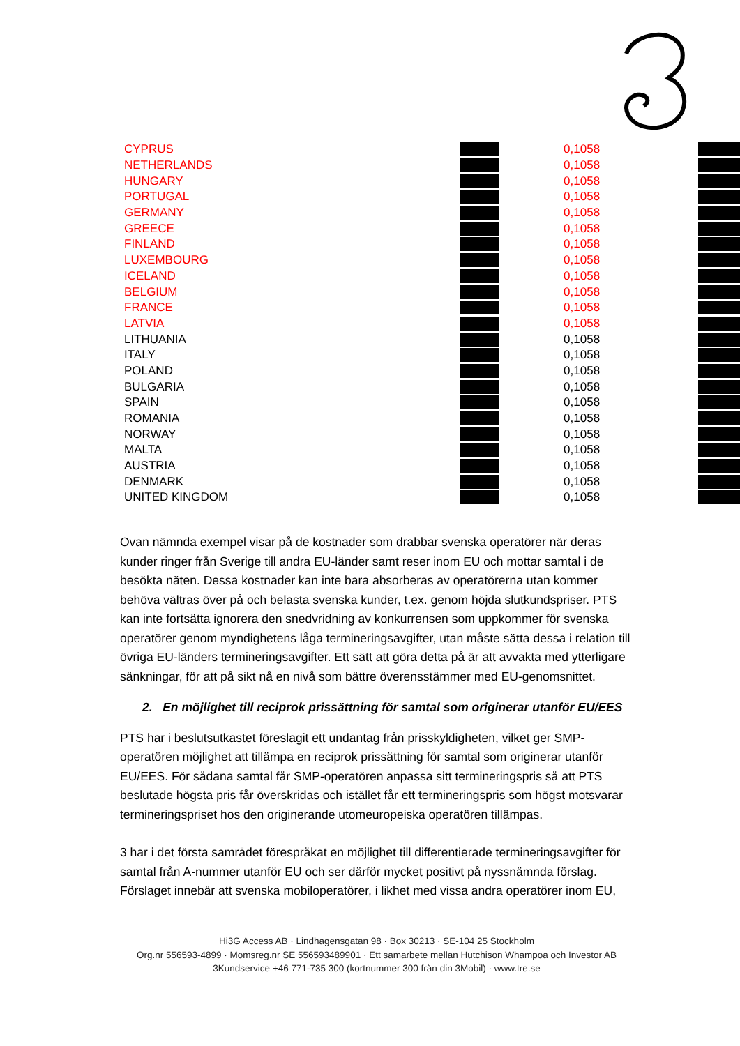| CYPRUS | | | 0,1058 | |
| NETHERLANDS | | | 0,1058 | |
| HUNGARY | | | 0,1058 | |
| PORTUGAL | | | 0,1058 | |
| GERMANY | | | 0,1058 | |
| GREECE | | | 0,1058 | |
| FINLAND | | | 0,1058 | |
| LUXEMBOURG | | | 0,1058 | |
| ICELAND | | | 0,1058 | |
| BELGIUM | | | 0,1058 | |
| FRANCE | | | 0,1058 | |
| LATVIA | | | 0,1058 | |
| LITHUANIA | | | 0,1058 | |
| ITALY | | | 0,1058 | |
| POLAND | | | 0,1058 | |
| BULGARIA | | | 0,1058 | |
| SPAIN | | | 0,1058 | |
| ROMANIA | | | 0,1058 | |
| NORWAY | | | 0,1058 | |
| MALTA | | | 0,1058 | |
| AUSTRIA | | | 0,1058 | |
| DENMARK | | | 0,1058 | |
| UNITED KINGDOM | | | 0,1058 | |
Ovan nämnda exempel visar på de kostnader som drabbar svenska operatörer när deras kunder ringer från Sverige till andra EU-länder samt reser inom EU och mottar samtal i de besökta näten. Dessa kostnader kan inte bara absorberas av operatörerna utan kommer behöva vältras över på och belasta svenska kunder, t.ex. genom höjda slutkundspriser. PTS kan inte fortsätta ignorera den snedvridning av konkurrensen som uppkommer för svenska operatörer genom myndighetens låga termineringsavgifter, utan måste sätta dessa i relation till övriga EU-länders termineringsavgifter. Ett sätt att göra detta på är att avvakta med ytterligare sänkningar, för att på sikt nå en nivå som bättre överensstämmer med EU-genomsnittet.
2. En möjlighet till reciprok prissättning för samtal som originerar utanför EU/EES
PTS har i beslutsutkastet föreslagit ett undantag från prisskyldigheten, vilket ger SMP-operatören möjlighet att tillämpa en reciprok prissättning för samtal som originerar utanför EU/EES. För sådana samtal får SMP-operatören anpassa sitt termineringspris så att PTS beslutade högsta pris får överskridas och istället får ett termineringspris som högst motsvarar termineringspriset hos den originerande utomeuropeiska operatören tillämpas.
3 har i det första samrådet förespråkat en möjlighet till differentierade termineringsavgifter för samtal från A-nummer utanför EU och ser därför mycket positivt på nyssnämnda förslag. Förslaget innebär att svenska mobiloperatörer, i likhet med vissa andra operatörer inom EU,
Hi3G Access AB · Lindhagensgatan 98 · Box 30213 · SE-104 25 Stockholm
Org.nr 556593-4899 · Momsreg.nr SE 556593489901 · Ett samarbete mellan Hutchison Whampoa och Investor AB
3Kundservice +46 771-735 300 (kortnummer 300 från din 3Mobil) · www.tre.se